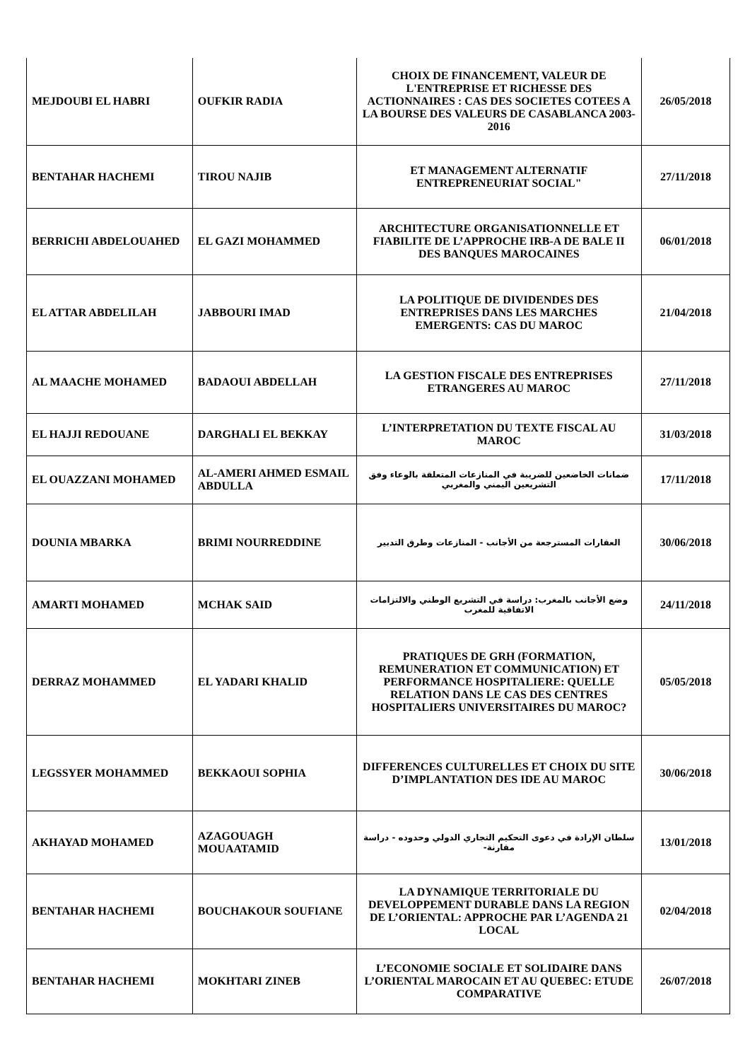| MEJDOUBI EL HABRI | OUFKIR RADIA | CHOIX DE FINANCEMENT, VALEUR DE L'ENTREPRISE ET RICHESSE DES ACTIONNAIRES : CAS DES SOCIETES COTEES A LA BOURSE DES VALEURS DE CASABLANCA 2003-2016 | 26/05/2018 |
| BENTAHAR HACHEMI | TIROU NAJIB | ET MANAGEMENT ALTERNATIF ENTREPRENEURIAT SOCIAL" | 27/11/2018 |
| BERRICHI ABDELOUAHED | EL GAZI MOHAMMED | ARCHITECTURE ORGANISATIONNELLE ET FIABILITE DE L’APPROCHE IRB-A DE BALE II DES BANQUES MAROCAINES | 06/01/2018 |
| EL ATTAR ABDELILAH | JABBOURI IMAD | LA POLITIQUE DE DIVIDENDES DES ENTREPRISES DANS LES MARCHES EMERGENTS: CAS DU MAROC | 21/04/2018 |
| AL MAACHE MOHAMED | BADAOUI ABDELLAH | LA GESTION FISCALE DES ENTREPRISES ETRANGERES AU MAROC | 27/11/2018 |
| EL HAJJI REDOUANE | DARGHALI EL BEKKAY | L’INTERPRETATION DU TEXTE FISCAL AU MAROC | 31/03/2018 |
| EL OUAZZANI MOHAMED | AL-AMERI AHMED ESMAIL ABDULLA | ضمانات الخاضعين للضريبة في المنازعات المتعلقة بالوعاء وفق التشريعين اليمني والمغربي | 17/11/2018 |
| DOUNIA MBARKA | BRIMI NOURREDDINE | العقارات المسترجعة من الأجانب - المنازعات وطرق التدبير | 30/06/2018 |
| AMARTI MOHAMED | MCHAK SAID | وضع الأجانب بالمغرب: دراسة في التشريع الوطني والالتزامات الاتفاقية للمغرب | 24/11/2018 |
| DERRAZ MOHAMMED | EL YADARI KHALID | PRATIQUES DE GRH (FORMATION, REMUNERATION ET COMMUNICATION) ET PERFORMANCE HOSPITALIERE: QUELLE RELATION DANS LE CAS DES CENTRES HOSPITALIERS UNIVERSITAIRES DU MAROC? | 05/05/2018 |
| LEGSSYER MOHAMMED | BEKKAOUI SOPHIA | DIFFERENCES CULTURELLES ET CHOIX DU SITE D’IMPLANTATION DES IDE AU MAROC | 30/06/2018 |
| AKHAYAD MOHAMED | AZAGOUAGH MOUAATAMID | سلطان الإرادة في دعوى التحكيم التجاري الدولي وحدوده - دراسة مقارنة- | 13/01/2018 |
| BENTAHAR HACHEMI | BOUCHAKOUR SOUFIANE | LA DYNAMIQUE TERRITORIALE DU DEVELOPPEMENT DURABLE DANS LA REGION DE L’ORIENTAL: APPROCHE PAR L’AGENDA 21 LOCAL | 02/04/2018 |
| BENTAHAR HACHEMI | MOKHTARI ZINEB | L’ECONOMIE SOCIALE ET SOLIDAIRE DANS L’ORIENTAL MAROCAIN ET AU QUEBEC: ETUDE COMPARATIVE | 26/07/2018 |